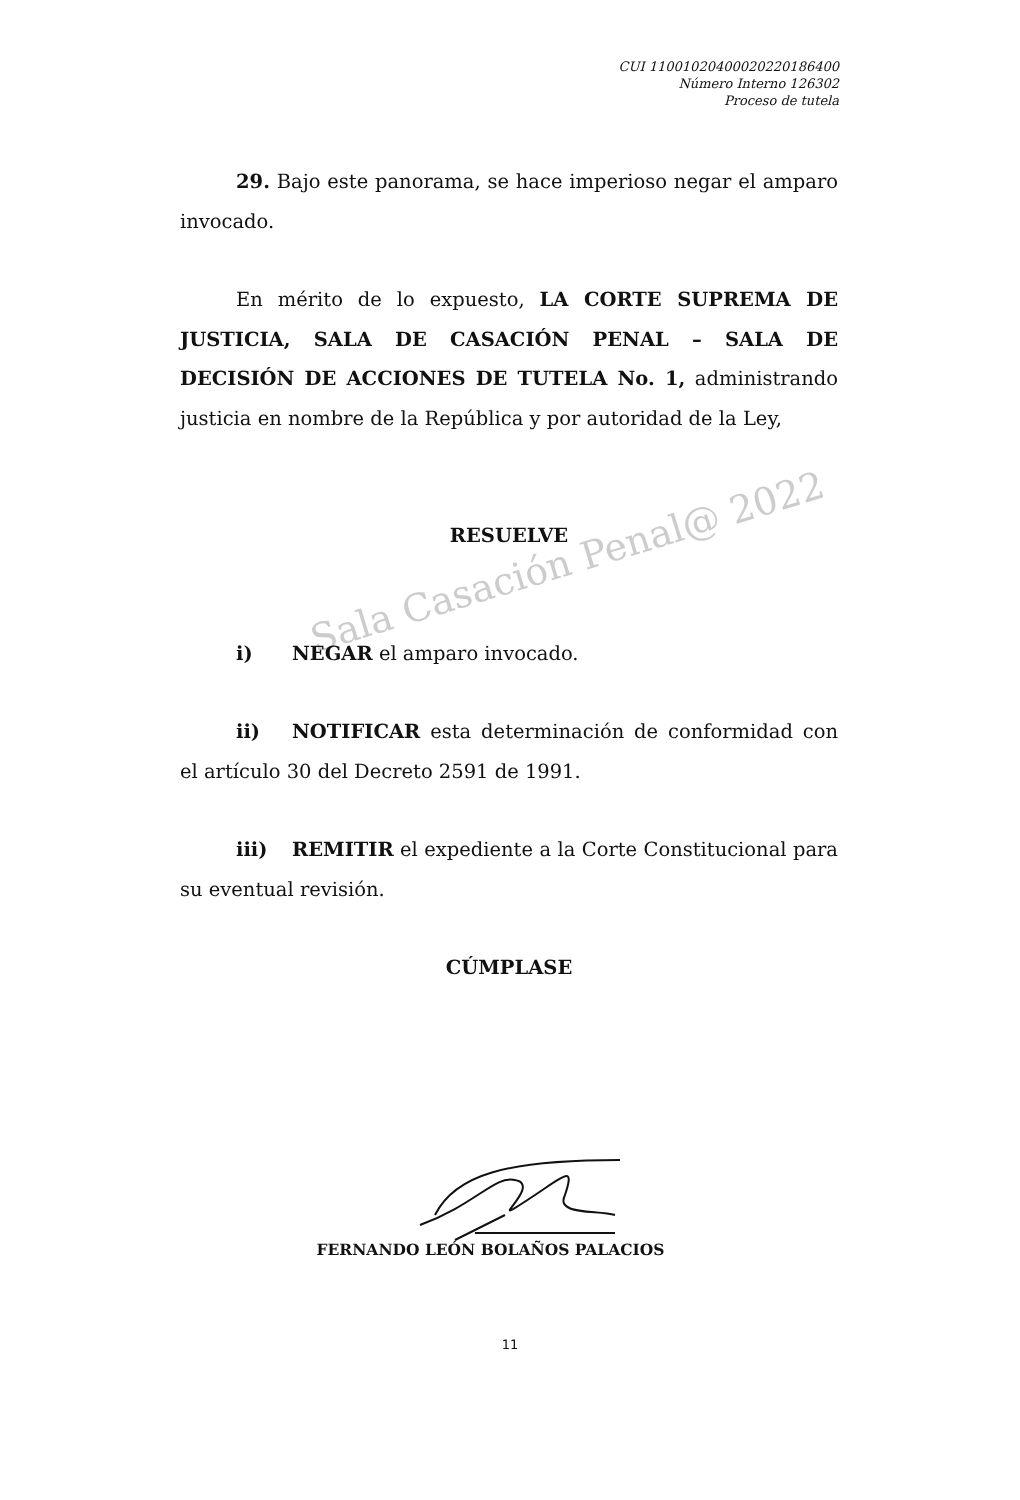Sala Casación Penal@ 2022
CUI 11001020400020220186400
Número Interno 126302
Proceso de tutela
29. Bajo este panorama, se hace imperioso negar el amparo invocado.
En mérito de lo expuesto, LA CORTE SUPREMA DE JUSTICIA, SALA DE CASACIÓN PENAL – SALA DE DECISIÓN DE ACCIONES DE TUTELA No. 1, administrando justicia en nombre de la República y por autoridad de la Ley,
RESUELVE
i) NEGAR el amparo invocado.
ii) NOTIFICAR esta determinación de conformidad con el artículo 30 del Decreto 2591 de 1991.
iii) REMITIR el expediente a la Corte Constitucional para su eventual revisión.
CÚMPLASE
FERNANDO LEÓN BOLAÑOS PALACIOS
11